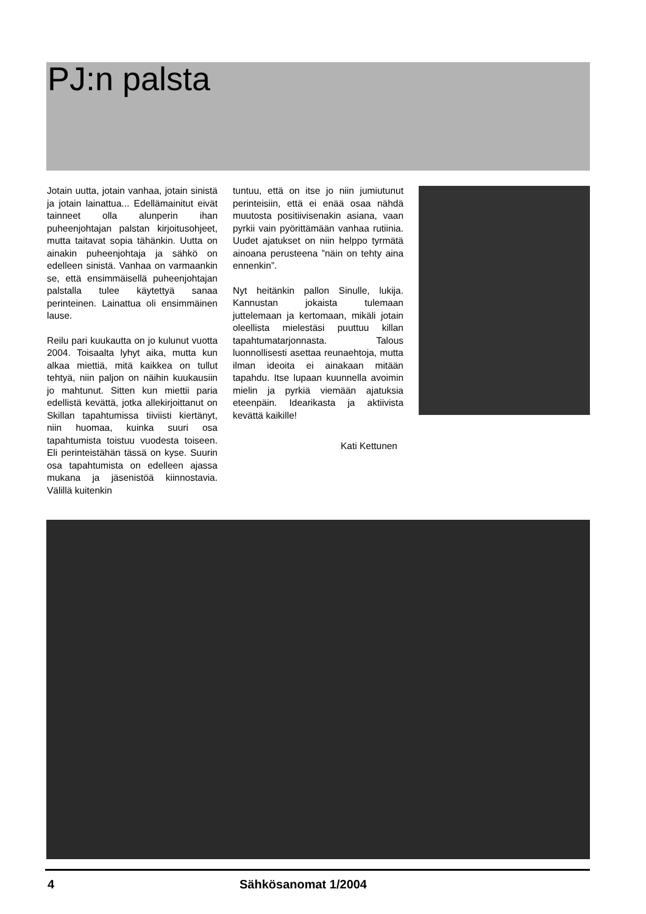PJ:n palsta
Jotain uutta, jotain vanhaa, jotain sinistä ja jotain lainattua... Edellämainitut eivät tainneet olla alunperin ihan puheenjohtajan palstan kirjoitusohjeet, mutta taitavat sopia tähänkin. Uutta on ainakin puheenjohtaja ja sähkö on edelleen sinistä. Vanhaa on varmaankin se, että ensimmäisellä puheenjohtajan palstalla tulee käytettyä sanaa perinteinen. Lainattua oli ensimmäinen lause.
Reilu pari kuukautta on jo kulunut vuotta 2004. Toisaalta lyhyt aika, mutta kun alkaa miettiä, mitä kaikkea on tullut tehtyä, niin paljon on näihin kuukausiin jo mahtunut. Sitten kun miettii paria edellistä kevättä, jotka allekirjoittanut on Skillan tapahtumissa tiiviisti kiertänyt, niin huomaa, kuinka suuri osa tapahtumista toistuu vuodesta toiseen. Eli perinteistähän tässä on kyse. Suurin osa tapahtumista on edelleen ajassa mukana ja jäsenistöä kiinnostavia. Välillä kuitenkin
tuntuu, että on itse jo niin jumiutunut perinteisiin, että ei enää osaa nähdä muutosta positiivisenakin asiana, vaan pyrkii vain pyörittämään vanhaa rutiinia. Uudet ajatukset on niin helppo tyrmätä ainoana perusteena ”näin on tehty aina ennenkin”.
Nyt heitänkin pallon Sinulle, lukija. Kannustan jokaista tulemaan juttelemaan ja kertomaan, mikäli jotain oleellista mielestäsi puuttuu killan tapahtumatarjonnasta. Talous luonnollisesti asettaa reunaehtoja, mutta ilman ideoita ei ainakaan mitään tapahdu. Itse lupaan kuunnella avoimin mielin ja pyrkiä viemään ajatuksia eteenpäin. Idearikasta ja aktiivista kevättä kaikille!
Kati Kettunen
4 Sähkösanomat 1/2004